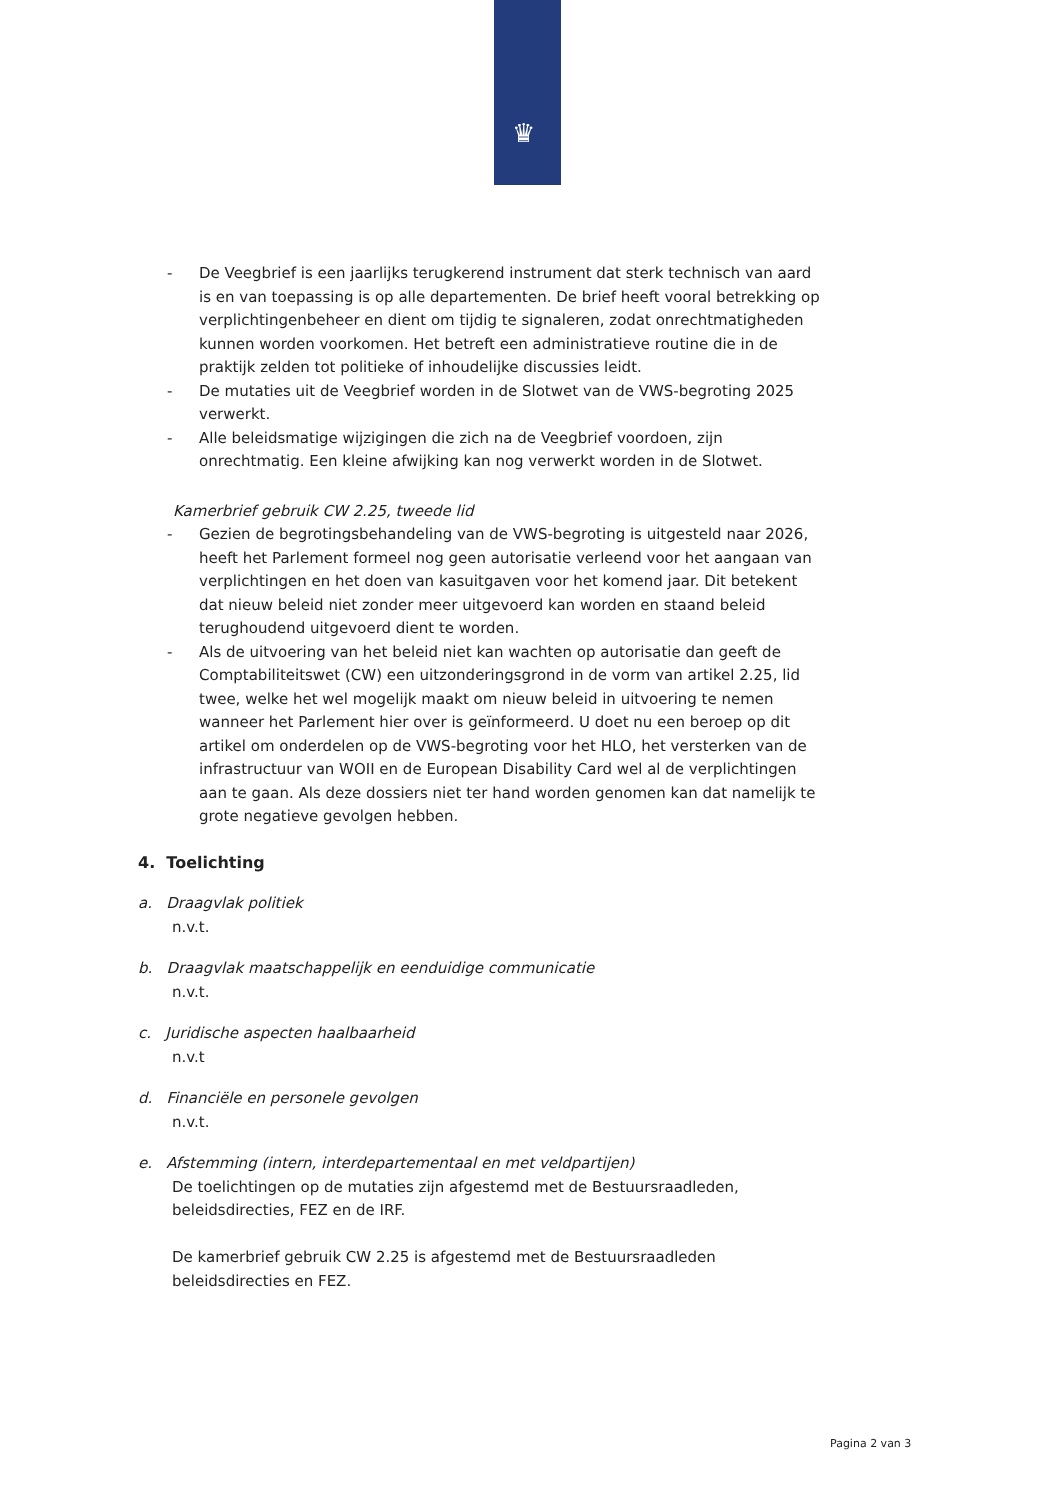♛
- De Veegbrief is een jaarlijks terugkerend instrument dat sterk technisch van aard is en van toepassing is op alle departementen. De brief heeft vooral betrekking op verplichtingenbeheer en dient om tijdig te signaleren, zodat onrechtmatigheden kunnen worden voorkomen. Het betreft een administratieve routine die in de praktijk zelden tot politieke of inhoudelijke discussies leidt.
- De mutaties uit de Veegbrief worden in de Slotwet van de VWS-begroting 2025 verwerkt.
- Alle beleidsmatige wijzigingen die zich na de Veegbrief voordoen, zijn onrechtmatig. Een kleine afwijking kan nog verwerkt worden in de Slotwet.
Kamerbrief gebruik CW 2.25, tweede lid
- Gezien de begrotingsbehandeling van de VWS-begroting is uitgesteld naar 2026, heeft het Parlement formeel nog geen autorisatie verleend voor het aangaan van verplichtingen en het doen van kasuitgaven voor het komend jaar. Dit betekent dat nieuw beleid niet zonder meer uitgevoerd kan worden en staand beleid terughoudend uitgevoerd dient te worden.
- Als de uitvoering van het beleid niet kan wachten op autorisatie dan geeft de Comptabiliteitswet (CW) een uitzonderingsgrond in de vorm van artikel 2.25, lid twee, welke het wel mogelijk maakt om nieuw beleid in uitvoering te nemen wanneer het Parlement hier over is geïnformeerd. U doet nu een beroep op dit artikel om onderdelen op de VWS-begroting voor het HLO, het versterken van de infrastructuur van WOII en de European Disability Card wel al de verplichtingen aan te gaan. Als deze dossiers niet ter hand worden genomen kan dat namelijk te grote negatieve gevolgen hebben.
4. Toelichting
a. Draagvlak politiek
n.v.t.
b. Draagvlak maatschappelijk en eenduidige communicatie
n.v.t.
c. Juridische aspecten haalbaarheid
n.v.t
d. Financiële en personele gevolgen
n.v.t.
e. Afstemming (intern, interdepartementaal en met veldpartijen)
De toelichtingen op de mutaties zijn afgestemd met de Bestuursraadleden, beleidsdirecties, FEZ en de IRF.
De kamerbrief gebruik CW 2.25 is afgestemd met de Bestuursraadleden beleidsdirecties en FEZ.
Pagina 2 van 3